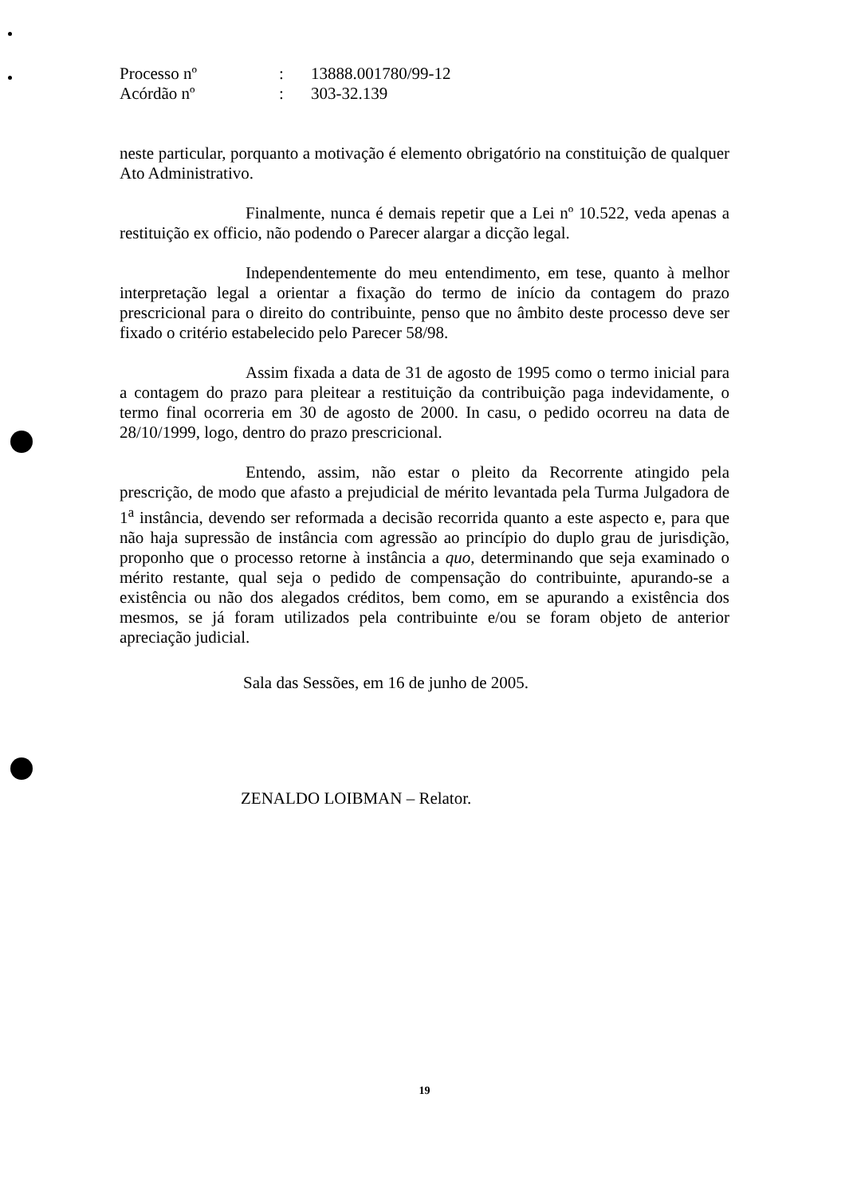| Processo nº | : | 13888.001780/99-12 |
| Acórdão nº | : | 303-32.139 |
neste particular, porquanto a motivação é elemento obrigatório na constituição de qualquer Ato Administrativo.
Finalmente, nunca é demais repetir que a Lei nº 10.522, veda apenas a restituição ex officio, não podendo o Parecer alargar a dicção legal.
Independentemente do meu entendimento, em tese, quanto à melhor interpretação legal a orientar a fixação do termo de início da contagem do prazo prescricional para o direito do contribuinte, penso que no âmbito deste processo deve ser fixado o critério estabelecido pelo Parecer 58/98.
Assim fixada a data de 31 de agosto de 1995 como o termo inicial para a contagem do prazo para pleitear a restituição da contribuição paga indevidamente, o termo final ocorreria em 30 de agosto de 2000. In casu, o pedido ocorreu na data de 28/10/1999, logo, dentro do prazo prescricional.
Entendo, assim, não estar o pleito da Recorrente atingido pela prescrição, de modo que afasto a prejudicial de mérito levantada pela Turma Julgadora de 1<sup>a</sup> instância, devendo ser reformada a decisão recorrida quanto a este aspecto e, para que não haja supressão de instância com agressão ao princípio do duplo grau de jurisdição, proponho que o processo retorne à instância a quo, determinando que seja examinado o mérito restante, qual seja o pedido de compensação do contribuinte, apurando-se a existência ou não dos alegados créditos, bem como, em se apurando a existência dos mesmos, se já foram utilizados pela contribuinte e/ou se foram objeto de anterior apreciação judicial.
Sala das Sessões, em 16 de junho de 2005.
ZENALDO LOIBMAN – Relator.
19